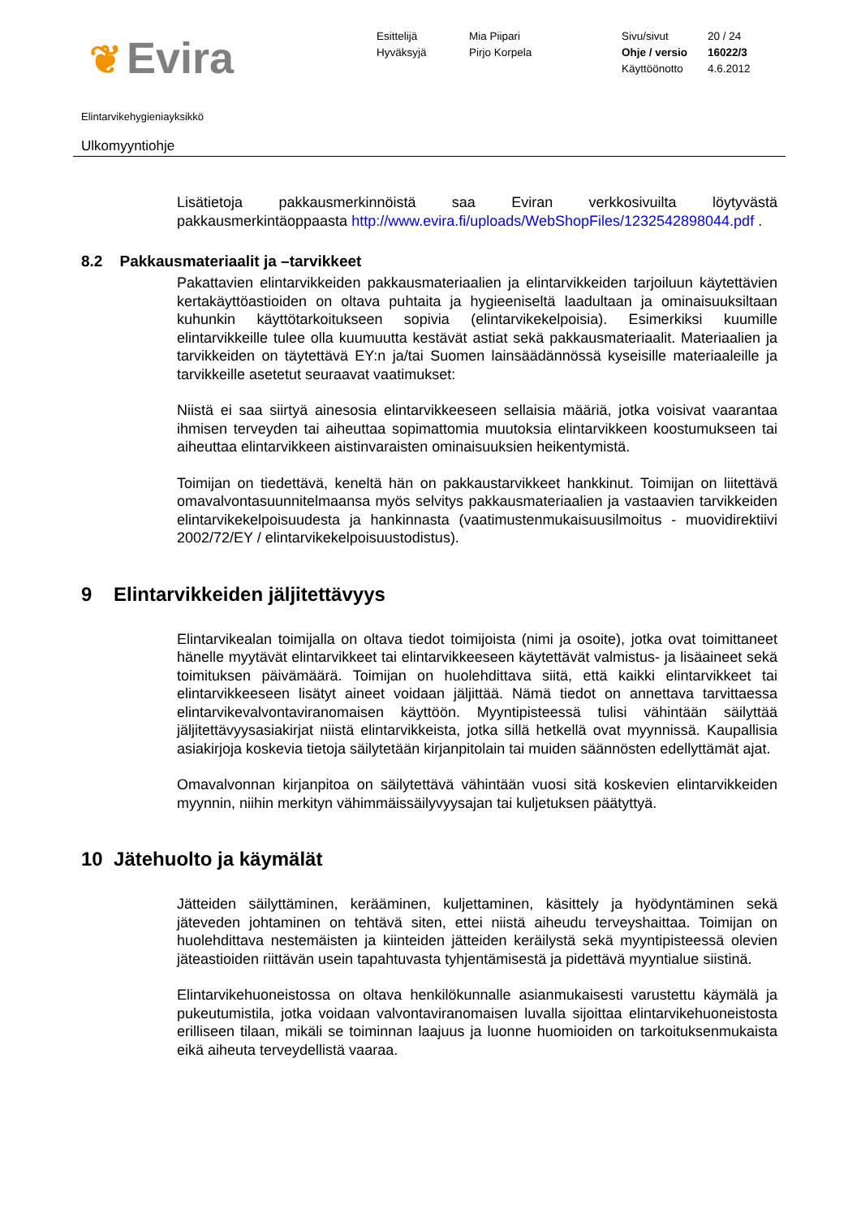❦ Evira
Esittelijä
Hyväksyjä
Mia Piipari
Pirjo Korpela
Sivu/sivut
Ohje / versio
Käyttöönotto
20 / 24
16022/3
4.6.2012
Elintarvikehygieniayksikkö
Ulkomyyntiohje
Lisätietoja pakkausmerkinnöistä saa Eviran verkkosivuilta löytyvästä pakkausmerkintäoppaasta http://www.evira.fi/uploads/WebShopFiles/1232542898044.pdf .
8.2 Pakkausmateriaalit ja –tarvikkeet
Pakattavien elintarvikkeiden pakkausmateriaalien ja elintarvikkeiden tarjoiluun käytettävien kertakäyttöastioiden on oltava puhtaita ja hygieeniseltä laadultaan ja ominaisuuksiltaan kuhunkin käyttötarkoitukseen sopivia (elintarvikekelpoisia). Esimerkiksi kuumille elintarvikkeille tulee olla kuumuutta kestävät astiat sekä pakkausmateriaalit. Materiaalien ja tarvikkeiden on täytettävä EY:n ja/tai Suomen lainsäädännössä kyseisille materiaaleille ja tarvikkeille asetetut seuraavat vaatimukset:
Niistä ei saa siirtyä ainesosia elintarvikkeeseen sellaisia määriä, jotka voisivat vaarantaa ihmisen terveyden tai aiheuttaa sopimattomia muutoksia elintarvikkeen koostumukseen tai aiheuttaa elintarvikkeen aistinvaraisten ominaisuuksien heikentymistä.
Toimijan on tiedettävä, keneltä hän on pakkaustarvikkeet hankkinut. Toimijan on liitettävä omavalvontasuunnitelmaansa myös selvitys pakkausmateriaalien ja vastaavien tarvikkeiden elintarvikekelpoisuudesta ja hankinnasta (vaatimustenmukaisuusilmoitus - muovidirektiivi 2002/72/EY / elintarvikekelpoisuustodistus).
9 Elintarvikkeiden jäljitettävyys
Elintarvikealan toimijalla on oltava tiedot toimijoista (nimi ja osoite), jotka ovat toimittaneet hänelle myytävät elintarvikkeet tai elintarvikkeeseen käytettävät valmistus- ja lisäaineet sekä toimituksen päivämäärä. Toimijan on huolehdittava siitä, että kaikki elintarvikkeet tai elintarvikkeeseen lisätyt aineet voidaan jäljittää. Nämä tiedot on annettava tarvittaessa elintarvikevalvontaviranomaisen käyttöön. Myyntipisteessä tulisi vähintään säilyttää jäljitettävyysasiakirjat niistä elintarvikkeista, jotka sillä hetkellä ovat myynnissä. Kaupallisia asiakirjoja koskevia tietoja säilytetään kirjanpitolain tai muiden säännösten edellyttämät ajat.
Omavalvonnan kirjanpitoa on säilytettävä vähintään vuosi sitä koskevien elintarvikkeiden myynnin, niihin merkityn vähimmäissäilyvyysajan tai kuljetuksen päätyttyä.
10 Jätehuolto ja käymälät
Jätteiden säilyttäminen, kerääminen, kuljettaminen, käsittely ja hyödyntäminen sekä jäteveden johtaminen on tehtävä siten, ettei niistä aiheudu terveyshaittaa. Toimijan on huolehdittava nestemäisten ja kiinteiden jätteiden keräilystä sekä myyntipisteessä olevien jäteastioiden riittävän usein tapahtuvasta tyhjentämisestä ja pidettävä myyntialue siistinä.
Elintarvikehuoneistossa on oltava henkilökunnalle asianmukaisesti varustettu käymälä ja pukeutumistila, jotka voidaan valvontaviranomaisen luvalla sijoittaa elintarvikehuoneistosta erilliseen tilaan, mikäli se toiminnan laajuus ja luonne huomioiden on tarkoituksenmukaista eikä aiheuta terveydellistä vaaraa.